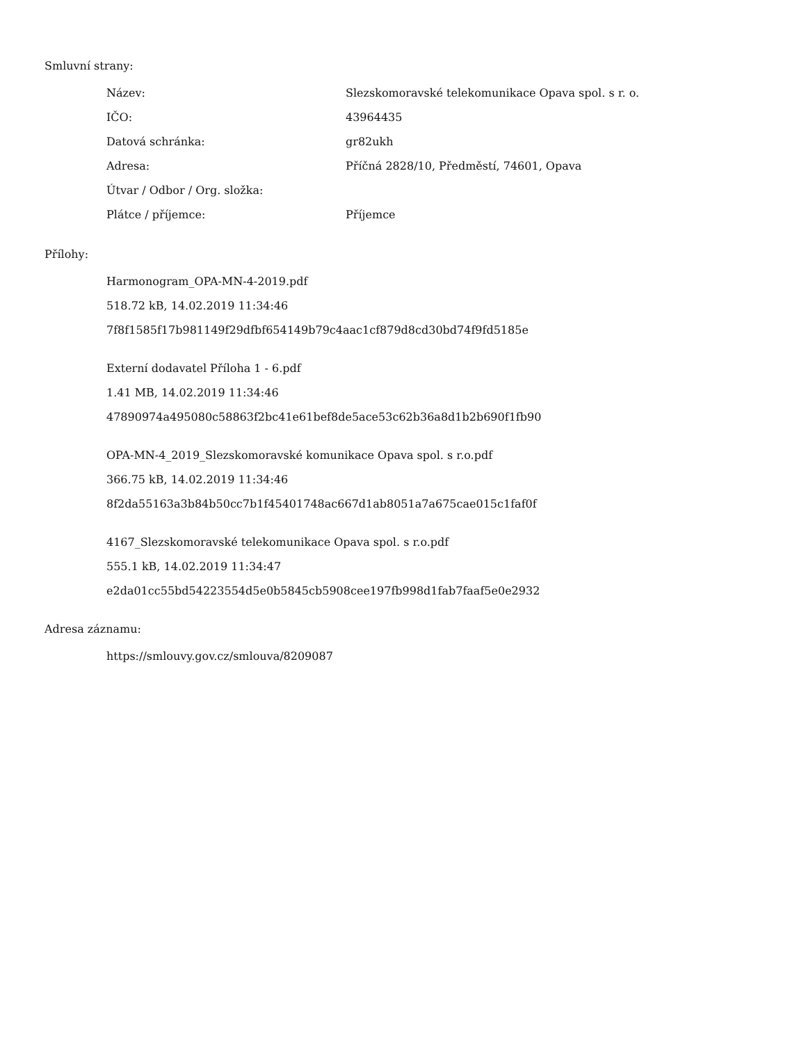Smluvní strany:
| Název: | Slezskomoravské telekomunikace Opava spol. s r. o. |
| IČO: | 43964435 |
| Datová schránka: | gr82ukh |
| Adresa: | Příčná 2828/10, Předměstí, 74601, Opava |
| Útvar / Odbor / Org. složka: | |
| Plátce / příjemce: | Příjemce |
Přílohy:
Harmonogram_OPA-MN-4-2019.pdf
518.72 kB, 14.02.2019 11:34:46
7f8f1585f17b981149f29dfbf654149b79c4aac1cf879d8cd30bd74f9fd5185e
Externí dodavatel Příloha 1 - 6.pdf
1.41 MB, 14.02.2019 11:34:46
47890974a495080c58863f2bc41e61bef8de5ace53c62b36a8d1b2b690f1fb90
OPA-MN-4_2019_Slezskomoravské komunikace Opava spol. s r.o.pdf
366.75 kB, 14.02.2019 11:34:46
8f2da55163a3b84b50cc7b1f45401748ac667d1ab8051a7a675cae015c1faf0f
4167_Slezskomoravské telekomunikace Opava spol. s r.o.pdf
555.1 kB, 14.02.2019 11:34:47
e2da01cc55bd54223554d5e0b5845cb5908cee197fb998d1fab7faaf5e0e2932
Adresa záznamu:
https://smlouvy.gov.cz/smlouva/8209087